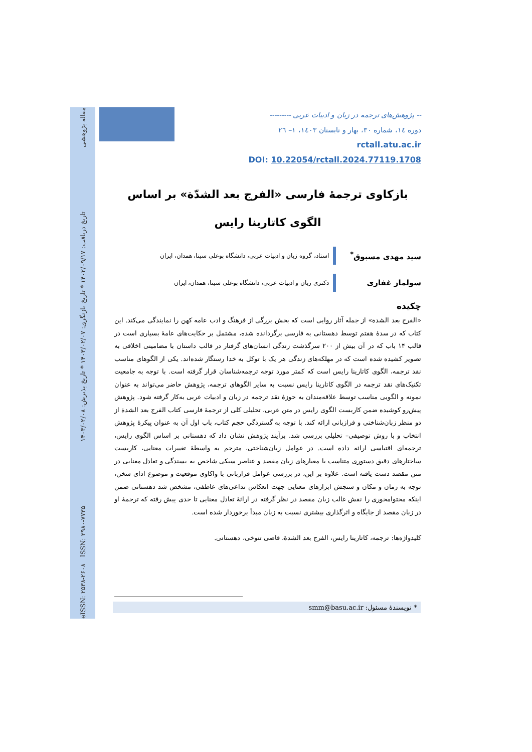eISSN: ۲۵۳۸-۲۶۰۸ ISSN: ۲۹۸۰-۷۷۳۵ تاریخ دریافت: ۱۴۰۲/۰۹/۱۷ * تاریخ بازنگری: ۱۴۰۳/۰۲/۰۷ * تاریخ پذیرش: ۱۴۰۳/۰۲/۰۸ مقاله پژوهشی
-- پژوهش‌های ترجمه در زبان و ادبیات عربی ---------
دوره ۱٤، شماره ۳۰، بهار و تابستان ۱٤۰۳، ۱– ۲٦
rctall.atu.ac.ir
DOI: 10.22054/rctall.2024.77119.1708
بازکاوی ترجمهٔ فارسی «الفرج بعد الشدّة» بر اساس الگوی کاتارینا رایس
سید مهدی مسبوق<sup>*</sup>
استاد، گروه زبان و ادبیات عربی، دانشگاه بوعلی سینا، همدان، ایران
سولماز غفاری
دکتری زبان و ادبیات عربی، دانشگاه بوعلی سینا، همدان، ایران
چکیده
«الفرج بعد الشدة» از جمله آثار روایی است که بخش بزرگی از فرهنگ و ادب عامه کهن را نمایندگی می‌کند. این کتاب که در سدهٔ هفتم توسط دهستانی به فارسی برگردانده شده، مشتمل بر حکایت‌های عامهٔ بسیاری است در قالب ۱۴ باب که در آن بیش از ۲۰۰ سرگذشت زندگی انسان‌های گرفتار در قالب داستان با مضامینی اخلاقی به تصویر کشیده شده است که در مهلکه‌های زندگی هر یک با توکل به خدا رستگار شده‌اند. یکی از الگوهای مناسب نقد ترجمه، الگوی کاتارینا رایس است که کمتر مورد توجه ترجمه‌شناسان قرار گرفته است. با توجه به جامعیت تکنیک‌های نقد ترجمه در الگوی کاتارینا رایس نسبت به سایر الگوهای ترجمه، پژوهش حاضر می‌تواند به عنوان نمونه و الگویی مناسب توسط علاقه‌مندان به حوزهٔ نقد ترجمه در زبان و ادبیات عربی به‌کار گرفته شود. پژوهش پیش‌رو کوشیده ضمن کاربست الگوی رایس در متن عربی، تحلیلی کلی از ترجمهٔ فارسی کتاب الفرج بعد الشدة از دو منظر زبان‌شناختی و فرازبانی ارائه کند. با توجه به گستردگی حجم کتاب، باب اول آن به عنوان پیکرهٔ پژوهش انتخاب و با روش توصیفی– تحلیلی بررسی شد. برآیند پژوهش نشان داد که دهستانی بر اساس الگوی رایس، ترجمه‌ای اقتباسی ارائه داده است. در عوامل زبان‌شناختی، مترجم به واسطهٔ تغییرات معنایی، کاربست ساختارهای دقیق دستوری متناسب با معیارهای زبان مقصد و عناصر سبکی شاخص به بسندگی و تعادل معنایی در متن مقصد دست یافته است. علاوه بر این، در بررسی عوامل فرازبانی با واکاوی موقعیت و موضوع ادای سخن، توجه به زمان و مکان و سنجش ابزارهای معنایی جهت انعکاس تداعی‌های عاطفی، مشخص شد دهستانی ضمن اینکه محتوامحوری را نقش غالب زبان مقصد در نظر گرفته در ارائهٔ تعادل معنایی تا حدی پیش رفته که ترجمهٔ او در زبان مقصد از جایگاه و اثرگذاری بیشتری نسبت به زبان مبدأ برخوردار شده است.
کلیدواژه‌ها: ترجمه، کاتارینا رایس، الفرج بعد الشدة، قاضی تنوخی، دهستانی.
* نویسندهٔ مسئول: smm@basu.ac.ir